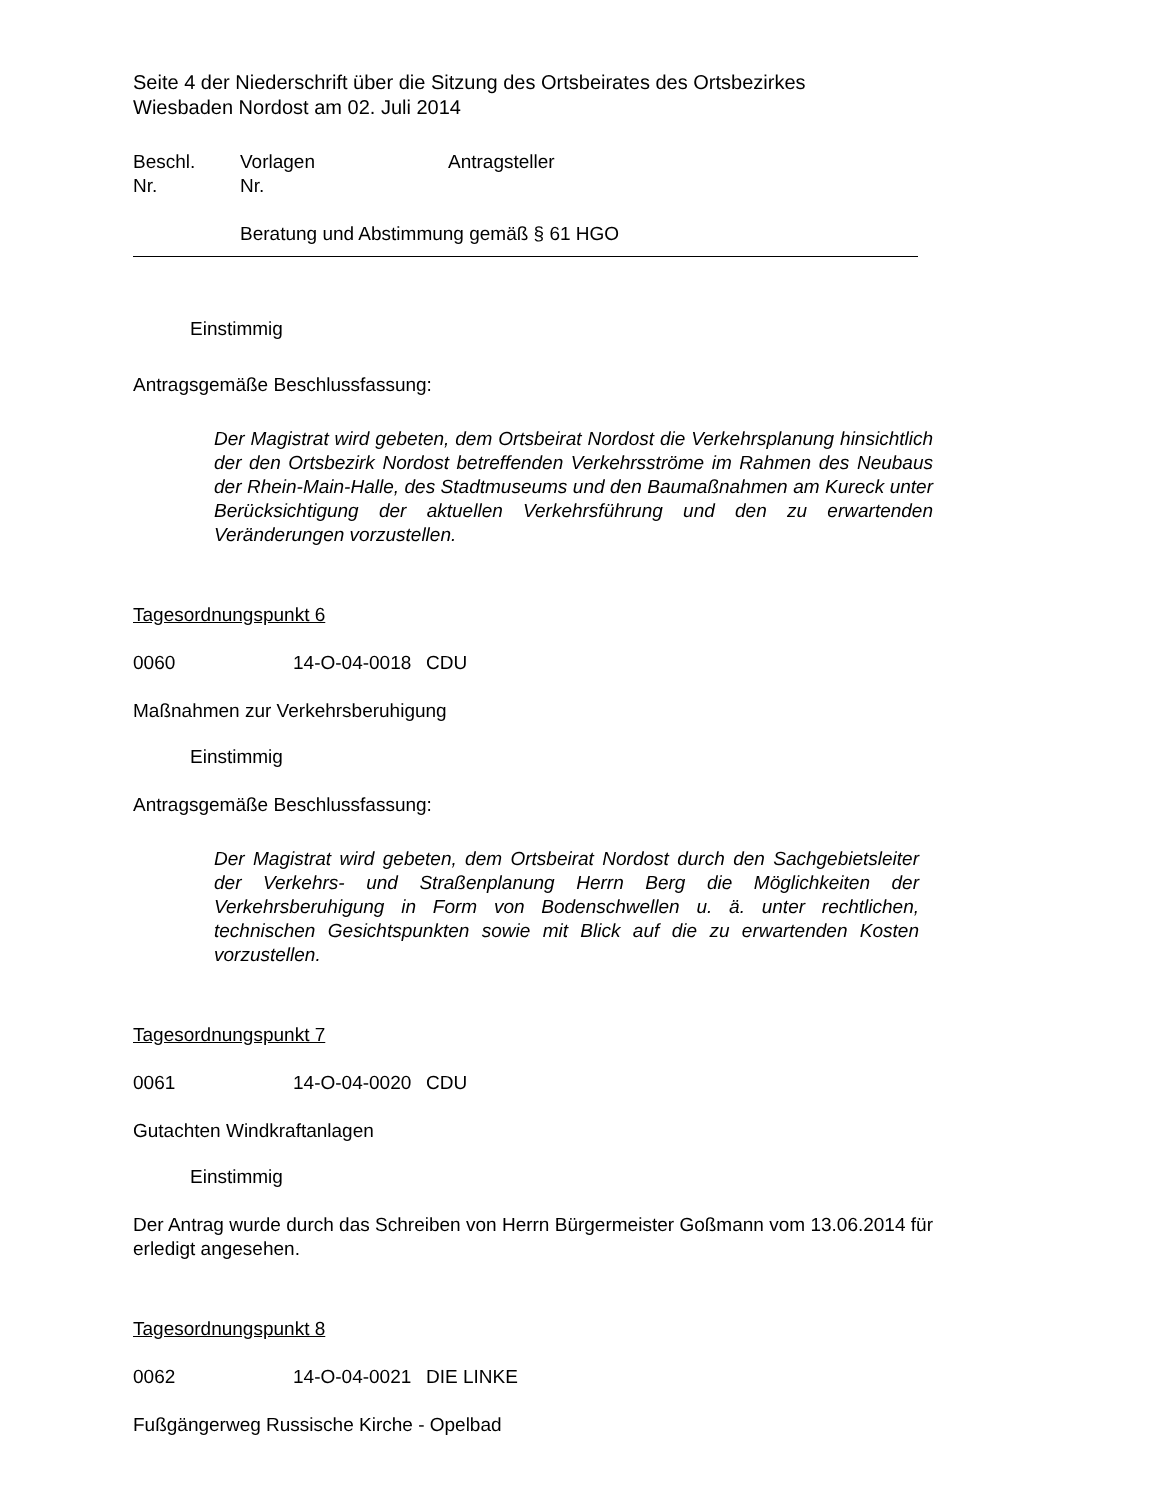Seite 4 der Niederschrift über die Sitzung des Ortsbeirates des Ortsbezirkes
Wiesbaden Nordost am 02. Juli 2014
Beschl.
Nr. Vorlagen
Nr. Antragsteller
Beratung und Abstimmung gemäß § 61 HGO
Einstimmig
Antragsgemäße Beschlussfassung:
Der Magistrat wird gebeten, dem Ortsbeirat Nordost die Verkehrsplanung hinsichtlich der den Ortsbezirk Nordost betreffenden Verkehrsströme im Rahmen des Neubaus der Rhein-Main-Halle, des Stadtmuseums und den Baumaßnahmen am Kureck unter Berücksichtigung der aktuellen Verkehrsführung und den zu erwartenden Veränderungen vorzustellen.
Tagesordnungspunkt 6
0060 14-O-04-0018 CDU
Maßnahmen zur Verkehrsberuhigung
Einstimmig
Antragsgemäße Beschlussfassung:
Der Magistrat wird gebeten, dem Ortsbeirat Nordost durch den Sachgebietsleiter der Verkehrs- und Straßenplanung Herrn Berg die Möglichkeiten der Verkehrsberuhigung in Form von Bodenschwellen u. ä. unter rechtlichen, technischen Gesichtspunkten sowie mit Blick auf die zu erwartenden Kosten vorzustellen.
Tagesordnungspunkt 7
0061 14-O-04-0020 CDU
Gutachten Windkraftanlagen
Einstimmig
Der Antrag wurde durch das Schreiben von Herrn Bürgermeister Goßmann vom 13.06.2014 für erledigt angesehen.
Tagesordnungspunkt 8
0062 14-O-04-0021 DIE LINKE
Fußgängerweg Russische Kirche - Opelbad